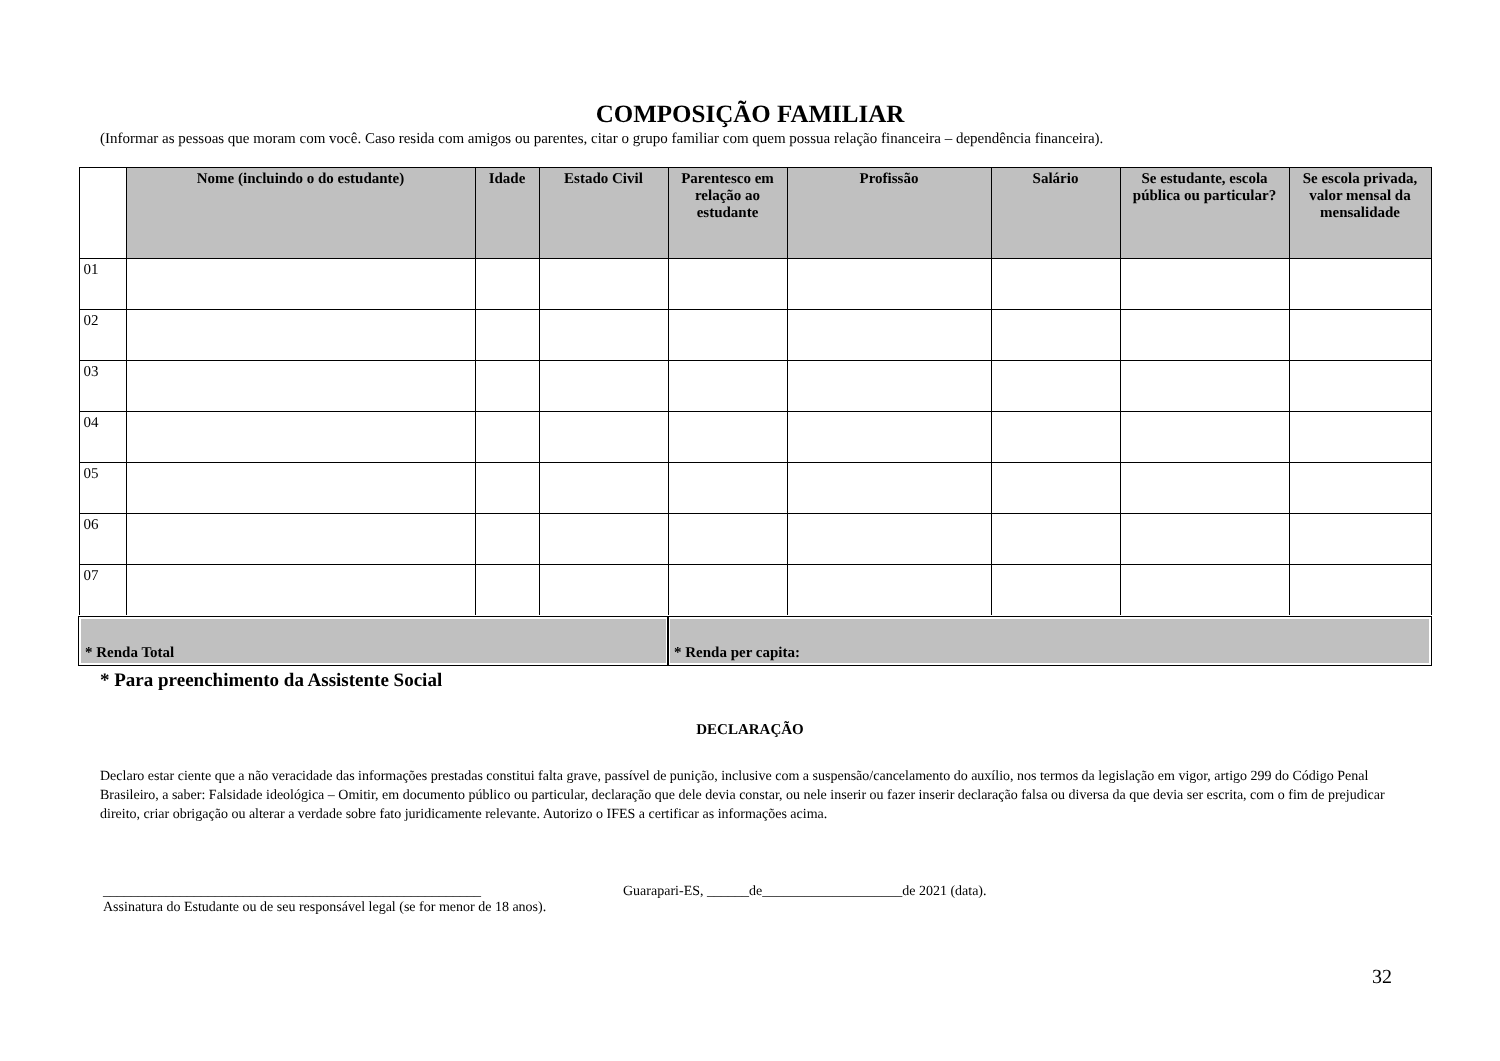COMPOSIÇÃO FAMILIAR
(Informar as pessoas que moram com você. Caso resida com amigos ou parentes, citar o grupo familiar com quem possua relação financeira – dependência financeira).
| | Nome (incluindo o do estudante) | Idade | Estado Civil | Parentesco em relação ao estudante | Profissão | Salário | Se estudante, escola pública ou particular? | Se escola privada, valor mensal da mensalidade |
| --- | --- | --- | --- | --- | --- | --- | --- | --- |
| 01 | | | | | | | | |
| 02 | | | | | | | | |
| 03 | | | | | | | | |
| 04 | | | | | | | | |
| 05 | | | | | | | | |
| 06 | | | | | | | | |
| 07 | | | | | | | | |
| * Renda Total | | | | * Renda per capita: | | | | |
* Para preenchimento da Assistente Social
DECLARAÇÃO
Declaro estar ciente que a não veracidade das informações prestadas constitui falta grave, passível de punição, inclusive com a suspensão/cancelamento do auxílio, nos termos da legislação em vigor, artigo 299 do Código Penal Brasileiro, a saber: Falsidade ideológica – Omitir, em documento público ou particular, declaração que dele devia constar, ou nele inserir ou fazer inserir declaração falsa ou diversa da que devia ser escrita, com o fim de prejudicar direito, criar obrigação ou alterar a verdade sobre fato juridicamente relevante. Autorizo o IFES a certificar as informações acima.
______________________________________________________
Assinatura do Estudante ou de seu responsável legal (se for menor de 18 anos).
Guarapari-ES, ______de____________________de 2021 (data).
32